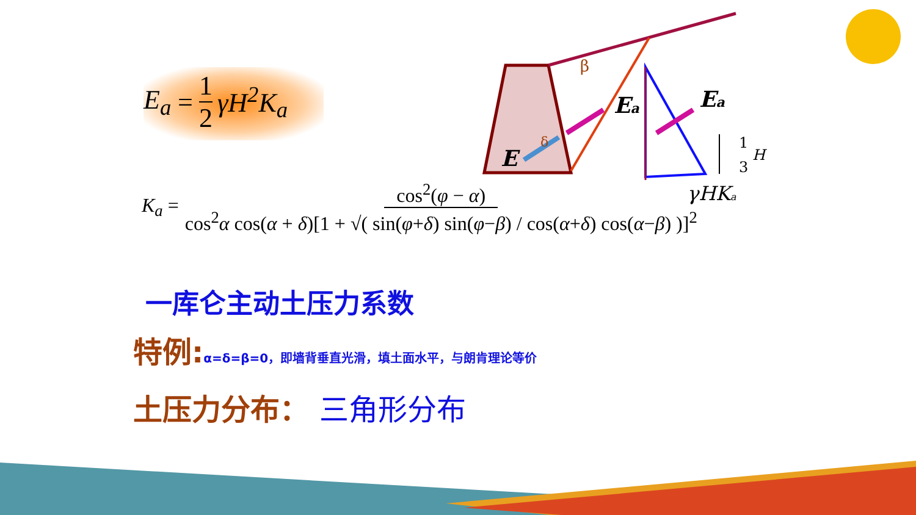E<sub>a</sub> = 1 2 γH<sup>2</sup>K<sub>a</sub>
K<sub>a</sub> = cos<sup>2</sup>(φ − α) cos<sup>2</sup>α cos(α + δ)[1 + √( sin(φ+δ) sin(φ−β) / cos(α+δ) cos(α−β) )]<sup>2</sup>
β
δ
E
Ea
Ea
1
3
H
γHKa
一库仑主动土压力系数
特例:α=δ=β=0，即墙背垂直光滑，填土面水平，与朗肯理论等价
土压力分布： 三角形分布